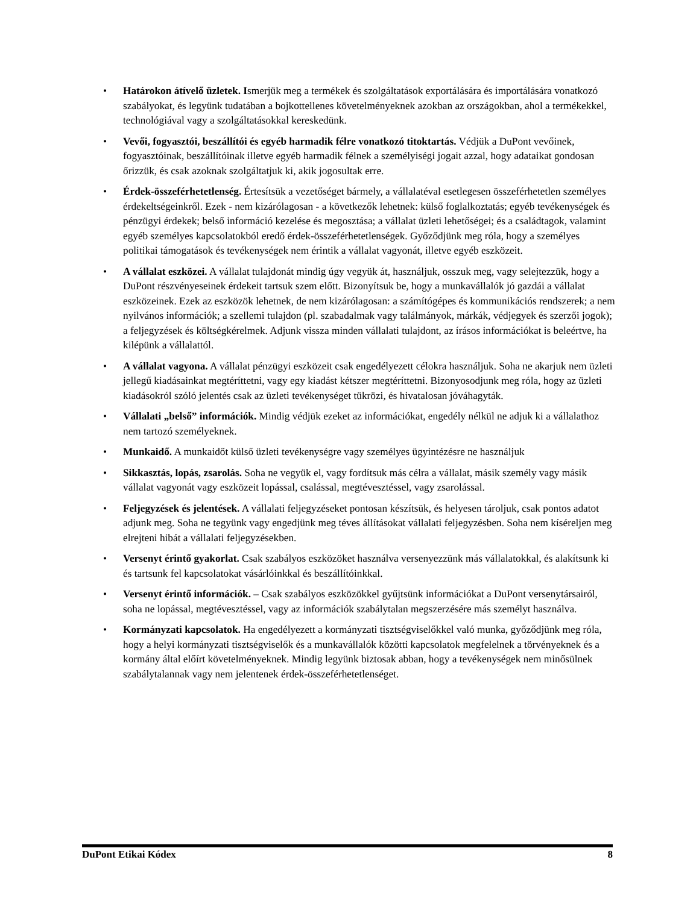• Határokon átívelő üzletek. Ismerjük meg a termékek és szolgáltatások exportálására és importálására vonatkozó szabályokat, és legyünk tudatában a bojkottellenes követelményeknek azokban az országokban, ahol a termékekkel, technológiával vagy a szolgáltatásokkal kereskedünk.
• Vevői, fogyasztói, beszállítói és egyéb harmadik félre vonatkozó titoktartás. Védjük a DuPont vevőinek, fogyasztóinak, beszállítóinak illetve egyéb harmadik félnek a személyiségi jogait azzal, hogy adataikat gondosan őrizzük, és csak azoknak szolgáltatjuk ki, akik jogosultak erre.
• Érdek-összeférhetetlenség. Értesítsük a vezetőséget bármely, a vállalatéval esetlegesen összeférhetetlen személyes érdekeltségeinkről. Ezek - nem kizárólagosan - a következők lehetnek: külső foglalkoztatás; egyéb tevékenységek és pénzügyi érdekek; belső információ kezelése és megosztása; a vállalat üzleti lehetőségei; és a családtagok, valamint egyéb személyes kapcsolatokból eredő érdek-összeférhetetlenségek. Győződjünk meg róla, hogy a személyes politikai támogatások és tevékenységek nem érintik a vállalat vagyonát, illetve egyéb eszközeit.
• A vállalat eszközei. A vállalat tulajdonát mindig úgy vegyük át, használjuk, osszuk meg, vagy selejtezzük, hogy a DuPont részvényeseinek érdekeit tartsuk szem előtt. Bizonyítsuk be, hogy a munkavállalók jó gazdái a vállalat eszközeinek. Ezek az eszközök lehetnek, de nem kizárólagosan: a számítógépes és kommunikációs rendszerek; a nem nyilvános információk; a szellemi tulajdon (pl. szabadalmak vagy találmányok, márkák, védjegyek és szerzői jogok); a feljegyzések és költségkérelmek. Adjunk vissza minden vállalati tulajdont, az írásos információkat is beleértve, ha kilépünk a vállalattól.
• A vállalat vagyona. A vállalat pénzügyi eszközeit csak engedélyezett célokra használjuk. Soha ne akarjuk nem üzleti jellegű kiadásainkat megtéríttetni, vagy egy kiadást kétszer megtéríttetni. Bizonyosodjunk meg róla, hogy az üzleti kiadásokról szóló jelentés csak az üzleti tevékenységet tükrözi, és hivatalosan jóváhagyták.
• Vállalati „belső” információk. Mindig védjük ezeket az információkat, engedély nélkül ne adjuk ki a vállalathoz nem tartozó személyeknek.
• Munkaidő. A munkaidőt külső üzleti tevékenységre vagy személyes ügyintézésre ne használjuk
• Sikkasztás, lopás, zsarolás. Soha ne vegyük el, vagy fordítsuk más célra a vállalat, másik személy vagy másik vállalat vagyonát vagy eszközeit lopással, csalással, megtévesztéssel, vagy zsarolással.
• Feljegyzések és jelentések. A vállalati feljegyzéseket pontosan készítsük, és helyesen tároljuk, csak pontos adatot adjunk meg. Soha ne tegyünk vagy engedjünk meg téves állításokat vállalati feljegyzésben. Soha nem kíséreljen meg elrejteni hibát a vállalati feljegyzésekben.
• Versenyt érintő gyakorlat. Csak szabályos eszközöket használva versenyezzünk más vállalatokkal, és alakítsunk ki és tartsunk fel kapcsolatokat vásárlóinkkal és beszállítóinkkal.
• Versenyt érintő információk. – Csak szabályos eszközökkel gyűjtsünk információkat a DuPont versenytársairól, soha ne lopással, megtévesztéssel, vagy az információk szabálytalan megszerzésére más személyt használva.
• Kormányzati kapcsolatok. Ha engedélyezett a kormányzati tisztségviselőkkel való munka, győződjünk meg róla, hogy a helyi kormányzati tisztségviselők és a munkavállalók közötti kapcsolatok megfelelnek a törvényeknek és a kormány által előírt követelményeknek. Mindig legyünk biztosak abban, hogy a tevékenységek nem minősülnek szabálytalannak vagy nem jelentenek érdek-összeférhetetlenséget.
DuPont Etikai Kódex 8